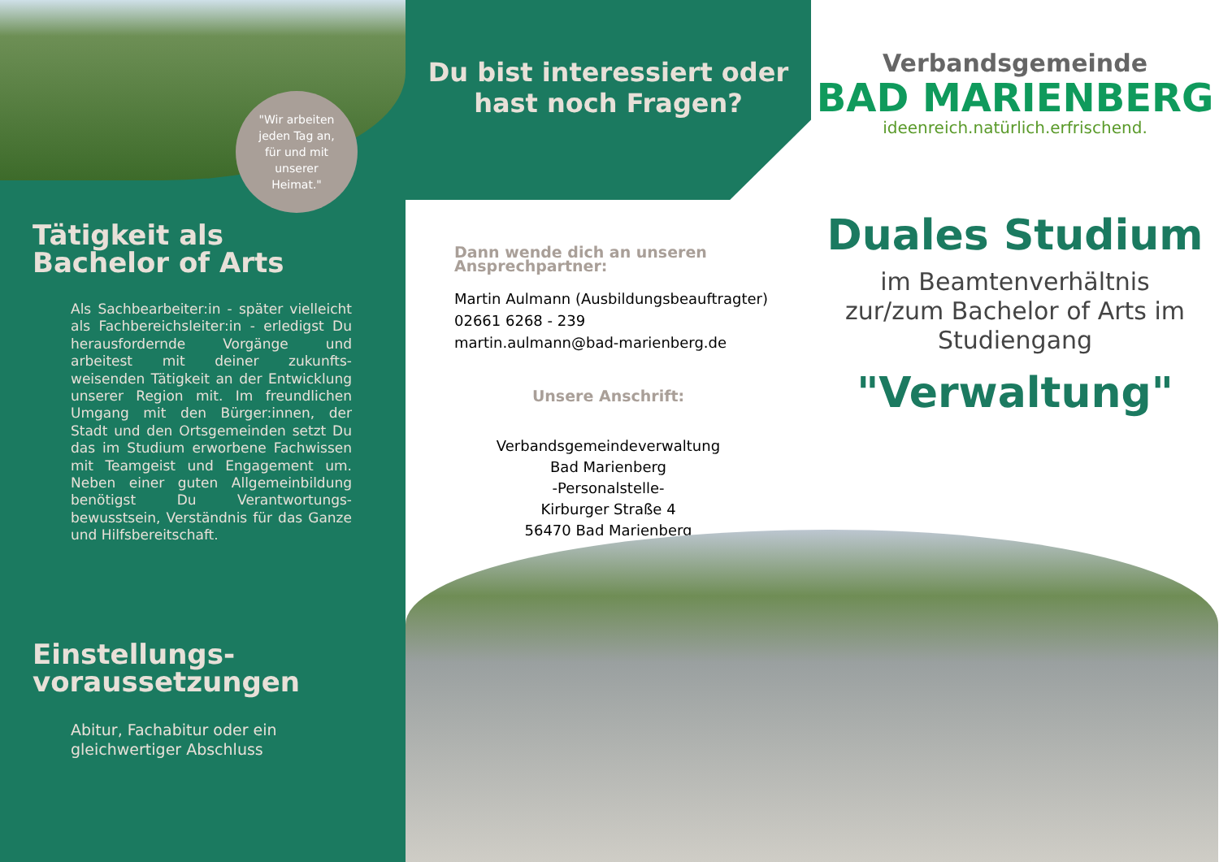"Wir arbeiten
jeden Tag an,
für und mit
unserer
Heimat."
Tätigkeit als
Bachelor of Arts
Als Sachbearbeiter:in - später vielleicht als Fachbereichsleiter:in - erledigst Du herausfordernde Vorgänge und arbeitest mit deiner zukunfts- weisenden Tätigkeit an der Entwicklung unserer Region mit. Im freundlichen Umgang mit den Bürger:innen, der Stadt und den Ortsgemeinden setzt Du das im Studium erworbene Fachwissen mit Teamgeist und Engagement um. Neben einer guten Allgemeinbildung benötigst Du Verantwortungs- bewusstsein, Verständnis für das Ganze und Hilfsbereitschaft.
Einstellungs-
voraussetzungen
Abitur, Fachabitur oder ein gleichwertiger Abschluss
Du bist interessiert oder
hast noch Fragen?
Dann wende dich an unseren
Ansprechpartner:
Martin Aulmann (Ausbildungsbeauftragter)
02661 6268 - 239
martin.aulmann@bad-marienberg.de
Unsere Anschrift:
Verbandsgemeindeverwaltung
Bad Marienberg
-Personalstelle-
Kirburger Straße 4
56470 Bad Marienberg
Verbandsgemeinde
BAD MARIENBERG
ideenreich.natürlich.erfrischend.
Duales Studium
im Beamtenverhältnis
zur/zum Bachelor of Arts im
Studiengang
"Verwaltung"